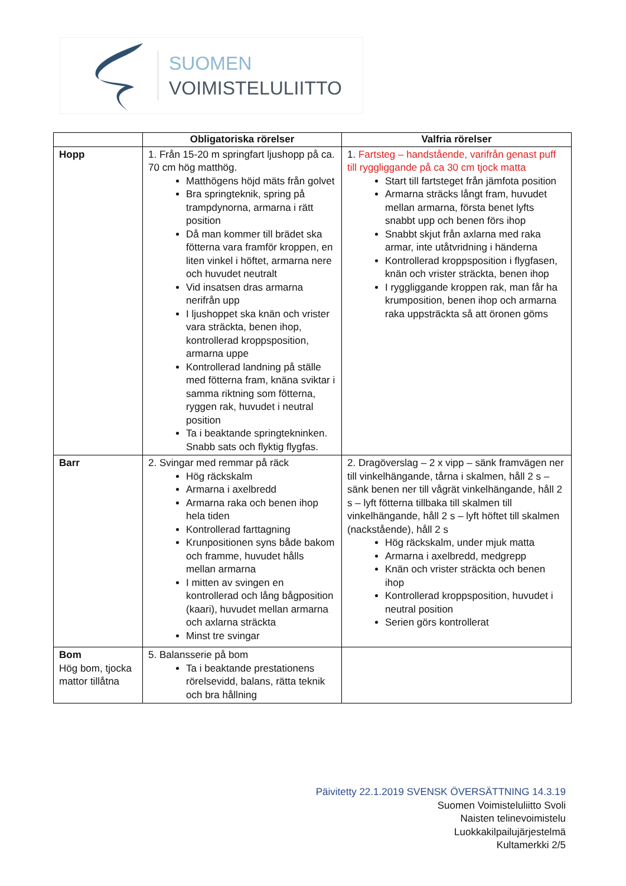SUOMEN
VOIMISTELULIITTO
| | Obligatoriska rörelser | Valfria rörelser |
| --- | --- | --- |
| Hopp | 1. Från 15-20 m springfart ljushopp på ca. 70 cm hög matthög. Matthögens höjd mäts från golvet Bra springteknik, spring på trampdynorna, armarna i rätt position Då man kommer till brädet ska fötterna vara framför kroppen, en liten vinkel i höftet, armarna nere och huvudet neutralt Vid insatsen dras armarna nerifrån upp I ljushoppet ska knän och vrister vara sträckta, benen ihop, kontrollerad kroppsposition, armarna uppe Kontrollerad landning på ställe med fötterna fram, knäna sviktar i samma riktning som fötterna, ryggen rak, huvudet i neutral position Ta i beaktande springtekninken. Snabb sats och flyktig flygfas. | 1. Fartsteg – handstående, varifrån genast puff till ryggliggande på ca 30 cm tjock matta Start till fartsteget från jämfota position Armarna sträcks långt fram, huvudet mellan armarna, första benet lyfts snabbt upp och benen förs ihop Snabbt skjut från axlarna med raka armar, inte utåtvridning i händerna Kontrollerad kroppsposition i flygfasen, knän och vrister sträckta, benen ihop I ryggliggande kroppen rak, man får ha krumposition, benen ihop och armarna raka uppsträckta så att öronen göms |
| Barr | 2. Svingar med remmar på räck Hög räckskalm Armarna i axelbredd Armarna raka och benen ihop hela tiden Kontrollerad farttagning Krunpositionen syns både bakom och framme, huvudet hålls mellan armarna I mitten av svingen en kontrollerad och lång bågposition (kaari), huvudet mellan armarna och axlarna sträckta Minst tre svingar | 2. Dragöverslag – 2 x vipp – sänk framvägen ner till vinkelhängande, tårna i skalmen, håll 2 s – sänk benen ner till vågrät vinkelhängande, håll 2 s – lyft fötterna tillbaka till skalmen till vinkelhängande, håll 2 s – lyft höftet till skalmen (nackstående), håll 2 s Hög räckskalm, under mjuk matta Armarna i axelbredd, medgrepp Knän och vrister sträckta och benen ihop Kontrollerad kroppsposition, huvudet i neutral position Serien görs kontrollerat |
| Bom Hög bom, tjocka mattor tillåtna | 5. Balansserie på bom Ta i beaktande prestationens rörelsevidd, balans, rätta teknik och bra hållning | |
Päivitetty 22.1.2019 SVENSK ÖVERSÄTTNING 14.3.19
Suomen Voimisteluliitto Svoli
Naisten telinevoimistelu
Luokkakilpailujärjestelmä
Kultamerkki 2/5